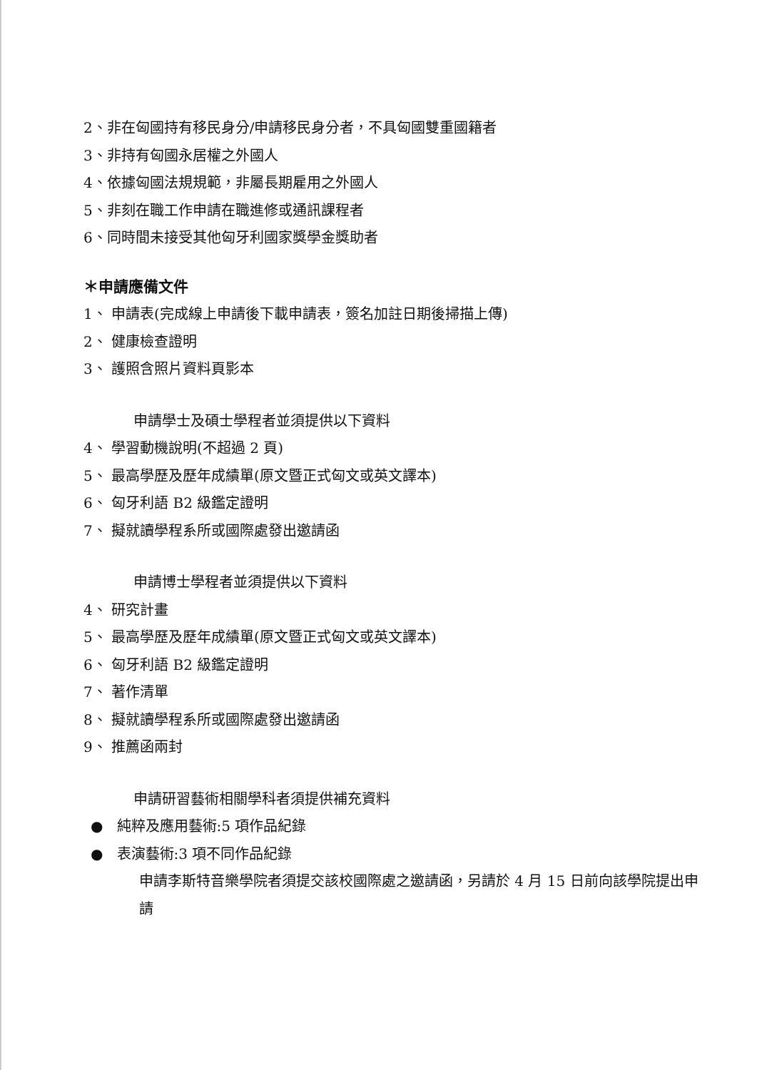2、非在匈國持有移民身分/申請移民身分者，不具匈國雙重國籍者
3、非持有匈國永居權之外國人
4、依據匈國法規規範，非屬長期雇用之外國人
5、非刻在職工作申請在職進修或通訊課程者
6、同時間未接受其他匈牙利國家獎學金獎助者
＊申請應備文件
1、 申請表(完成線上申請後下載申請表，簽名加註日期後掃描上傳)
2、 健康檢查證明
3、 護照含照片資料頁影本
申請學士及碩士學程者並須提供以下資料
4、 學習動機說明(不超過 2 頁)
5、 最高學歷及歷年成績單(原文暨正式匈文或英文譯本)
6、 匈牙利語 B2 級鑑定證明
7、 擬就讀學程系所或國際處發出邀請函
申請博士學程者並須提供以下資料
4、 研究計畫
5、 最高學歷及歷年成績單(原文暨正式匈文或英文譯本)
6、 匈牙利語 B2 級鑑定證明
7、 著作清單
8、 擬就讀學程系所或國際處發出邀請函
9、 推薦函兩封
申請研習藝術相關學科者須提供補充資料
● 純粹及應用藝術:5 項作品紀錄
● 表演藝術:3 項不同作品紀錄
申請李斯特音樂學院者須提交該校國際處之邀請函，另請於 4 月 15 日前向該學院提出申請